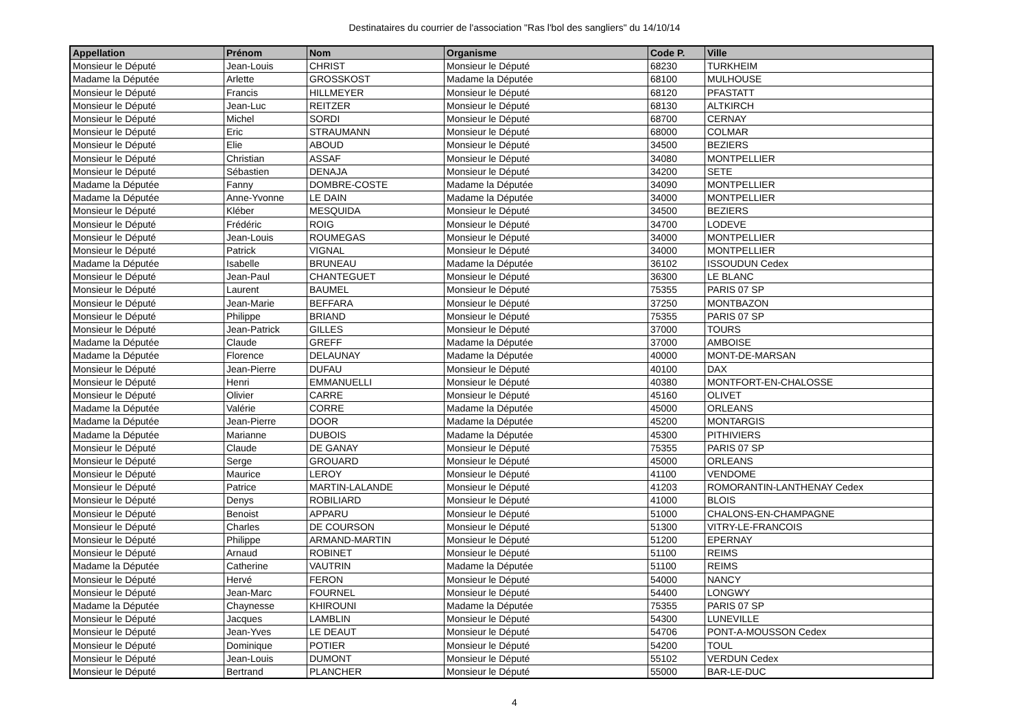Destinataires du courrier de l'association "Ras l'bol des sangliers" du 14/10/14
| Appellation | Prénom | Nom | Organisme | Code P. | Ville |
| --- | --- | --- | --- | --- | --- |
| Monsieur le Député | Jean-Louis | CHRIST | Monsieur le Député | 68230 | TURKHEIM |
| Madame la Députée | Arlette | GROSSKOST | Madame la Députée | 68100 | MULHOUSE |
| Monsieur le Député | Francis | HILLMEYER | Monsieur le Député | 68120 | PFASTATT |
| Monsieur le Député | Jean-Luc | REITZER | Monsieur le Député | 68130 | ALTKIRCH |
| Monsieur le Député | Michel | SORDI | Monsieur le Député | 68700 | CERNAY |
| Monsieur le Député | Eric | STRAUMANN | Monsieur le Député | 68000 | COLMAR |
| Monsieur le Député | Elie | ABOUD | Monsieur le Député | 34500 | BEZIERS |
| Monsieur le Député | Christian | ASSAF | Monsieur le Député | 34080 | MONTPELLIER |
| Monsieur le Député | Sébastien | DENAJA | Monsieur le Député | 34200 | SETE |
| Madame la Députée | Fanny | DOMBRE-COSTE | Madame la Députée | 34090 | MONTPELLIER |
| Madame la Députée | Anne-Yvonne | LE DAIN | Madame la Députée | 34000 | MONTPELLIER |
| Monsieur le Député | Kléber | MESQUIDA | Monsieur le Député | 34500 | BEZIERS |
| Monsieur le Député | Frédéric | ROIG | Monsieur le Député | 34700 | LODEVE |
| Monsieur le Député | Jean-Louis | ROUMEGAS | Monsieur le Député | 34000 | MONTPELLIER |
| Monsieur le Député | Patrick | VIGNAL | Monsieur le Député | 34000 | MONTPELLIER |
| Madame la Députée | Isabelle | BRUNEAU | Madame la Députée | 36102 | ISSOUDUN Cedex |
| Monsieur le Député | Jean-Paul | CHANTEGUET | Monsieur le Député | 36300 | LE BLANC |
| Monsieur le Député | Laurent | BAUMEL | Monsieur le Député | 75355 | PARIS 07 SP |
| Monsieur le Député | Jean-Marie | BEFFARA | Monsieur le Député | 37250 | MONTBAZON |
| Monsieur le Député | Philippe | BRIAND | Monsieur le Député | 75355 | PARIS 07 SP |
| Monsieur le Député | Jean-Patrick | GILLES | Monsieur le Député | 37000 | TOURS |
| Madame la Députée | Claude | GREFF | Madame la Députée | 37000 | AMBOISE |
| Madame la Députée | Florence | DELAUNAY | Madame la Députée | 40000 | MONT-DE-MARSAN |
| Monsieur le Député | Jean-Pierre | DUFAU | Monsieur le Député | 40100 | DAX |
| Monsieur le Député | Henri | EMMANUELLI | Monsieur le Député | 40380 | MONTFORT-EN-CHALOSSE |
| Monsieur le Député | Olivier | CARRE | Monsieur le Député | 45160 | OLIVET |
| Madame la Députée | Valérie | CORRE | Madame la Députée | 45000 | ORLEANS |
| Madame la Députée | Jean-Pierre | DOOR | Madame la Députée | 45200 | MONTARGIS |
| Madame la Députée | Marianne | DUBOIS | Madame la Députée | 45300 | PITHIVIERS |
| Monsieur le Député | Claude | DE GANAY | Monsieur le Député | 75355 | PARIS 07 SP |
| Monsieur le Député | Serge | GROUARD | Monsieur le Député | 45000 | ORLEANS |
| Monsieur le Député | Maurice | LEROY | Monsieur le Député | 41100 | VENDOME |
| Monsieur le Député | Patrice | MARTIN-LALANDE | Monsieur le Député | 41203 | ROMORANTIN-LANTHENAY Cedex |
| Monsieur le Député | Denys | ROBILIARD | Monsieur le Député | 41000 | BLOIS |
| Monsieur le Député | Benoist | APPARU | Monsieur le Député | 51000 | CHALONS-EN-CHAMPAGNE |
| Monsieur le Député | Charles | DE COURSON | Monsieur le Député | 51300 | VITRY-LE-FRANCOIS |
| Monsieur le Député | Philippe | ARMAND-MARTIN | Monsieur le Député | 51200 | EPERNAY |
| Monsieur le Député | Arnaud | ROBINET | Monsieur le Député | 51100 | REIMS |
| Madame la Députée | Catherine | VAUTRIN | Madame la Députée | 51100 | REIMS |
| Monsieur le Député | Hervé | FERON | Monsieur le Député | 54000 | NANCY |
| Monsieur le Député | Jean-Marc | FOURNEL | Monsieur le Député | 54400 | LONGWY |
| Madame la Députée | Chaynesse | KHIROUNI | Madame la Députée | 75355 | PARIS 07 SP |
| Monsieur le Député | Jacques | LAMBLIN | Monsieur le Député | 54300 | LUNEVILLE |
| Monsieur le Député | Jean-Yves | LE DEAUT | Monsieur le Député | 54706 | PONT-A-MOUSSON Cedex |
| Monsieur le Député | Dominique | POTIER | Monsieur le Député | 54200 | TOUL |
| Monsieur le Député | Jean-Louis | DUMONT | Monsieur le Député | 55102 | VERDUN Cedex |
| Monsieur le Député | Bertrand | PLANCHER | Monsieur le Député | 55000 | BAR-LE-DUC |
4